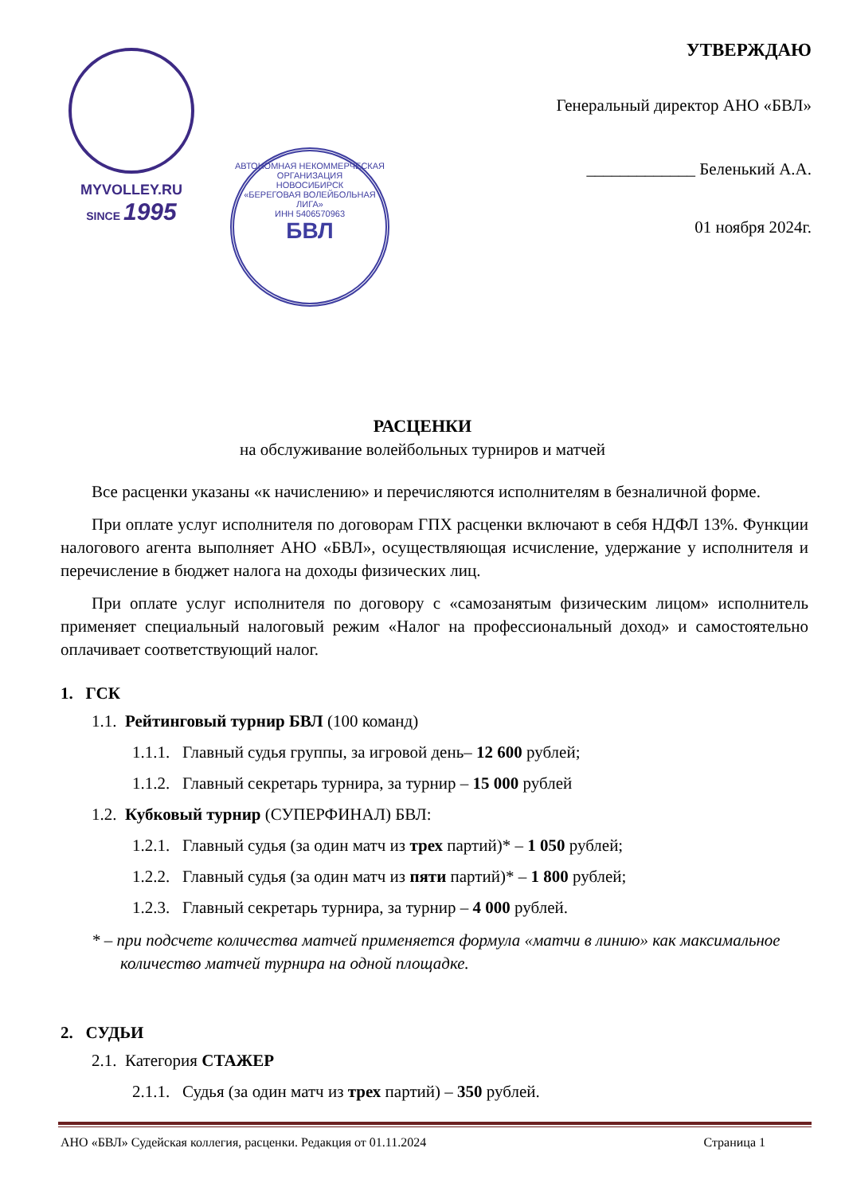MYVOLLEY.RU
SINCE 1995
УТВЕРЖДАЮ
Генеральный директор АНО «БВЛ»
_____________ Беленький А.А.
01 ноября 2024г.
АВТОНОМНАЯ НЕКОММЕРЧЕСКАЯ ОРГАНИЗАЦИЯ
НОВОСИБИРСК
«БЕРЕГОВАЯ ВОЛЕЙБОЛЬНАЯ ЛИГА»
ИНН 5406570963
БВЛ
РАСЦЕНКИ
на обслуживание волейбольных турниров и матчей
Все расценки указаны «к начислению» и перечисляются исполнителям в безналичной форме.
При оплате услуг исполнителя по договорам ГПХ расценки включают в себя НДФЛ 13%. Функции налогового агента выполняет АНО «БВЛ», осуществляющая исчисление, удержание у исполнителя и перечисление в бюджет налога на доходы физических лиц.
При оплате услуг исполнителя по договору с «самозанятым физическим лицом» исполнитель применяет специальный налоговый режим «Налог на профессиональный доход» и самостоятельно оплачивает соответствующий налог.
1. ГСК
1.1. Рейтинговый турнир БВЛ (100 команд)
1.1.1. Главный судья группы, за игровой день– 12 600 рублей;
1.1.2. Главный секретарь турнира, за турнир – 15 000 рублей
1.2. Кубковый турнир (СУПЕРФИНАЛ) БВЛ:
1.2.1. Главный судья (за один матч из трех партий)* – 1 050 рублей;
1.2.2. Главный судья (за один матч из пяти партий)* – 1 800 рублей;
1.2.3. Главный секретарь турнира, за турнир – 4 000 рублей.
* – при подсчете количества матчей применяется формула «матчи в линию» как максимальное количество матчей турнира на одной площадке.
2. СУДЬИ
2.1. Категория СТАЖЕР
2.1.1. Судья (за один матч из трех партий) – 350 рублей.
АНО «БВЛ» Судейская коллегия, расценки. Редакция от 01.11.2024 Страница 1